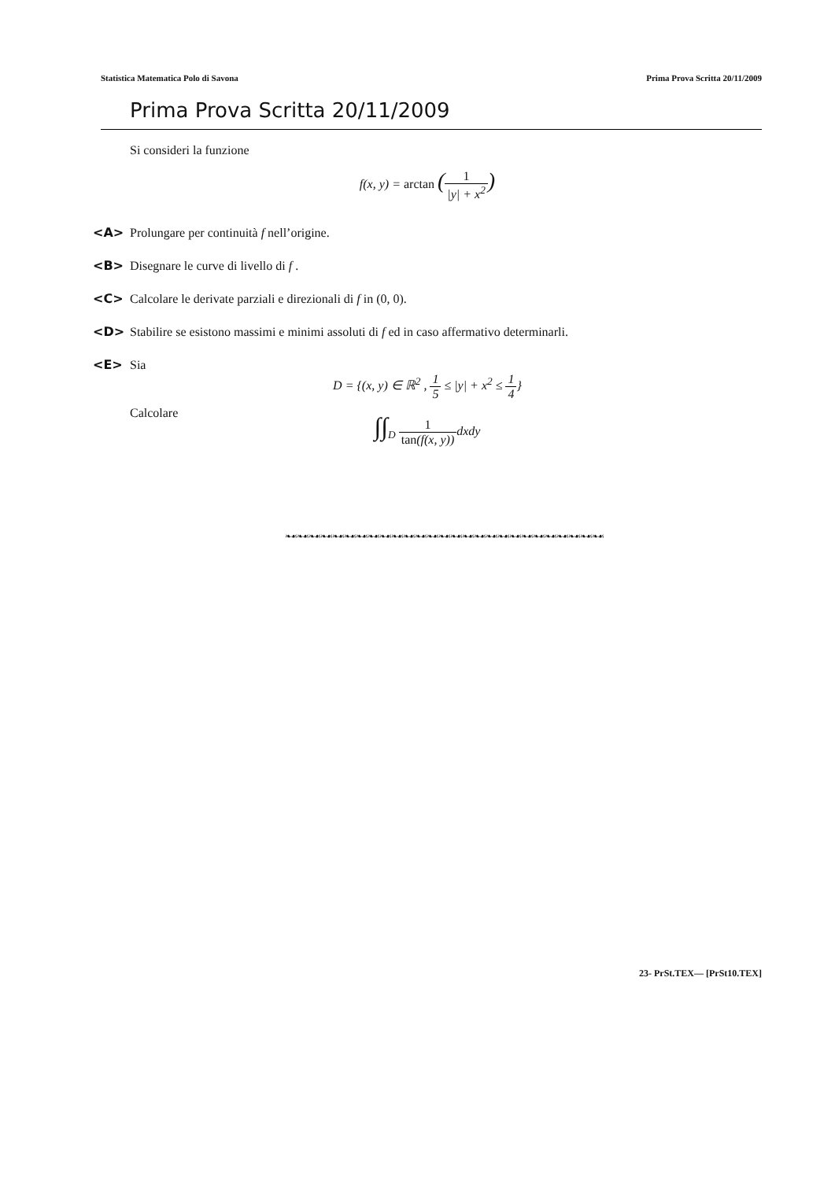Statistica Matematica Polo di Savona Prima Prova Scritta 20/11/2009
Prima Prova Scritta 20/11/2009
Si consideri la funzione
f(x, y) = arctan (1 |y| + x<sup>2</sup>)
<A> Prolungare per continuità f nell’origine.
<B> Disegnare le curve di livello di f .
<C> Calcolare le derivate parziali e direzionali di f in (0, 0).
<D> Stabilire se esistono massimi e minimi assoluti di f ed in caso affermativo determinarli.
<E> Sia
D = {(x, y) ∈ ℝ<sup>2</sup> , 1 5 ≤ |y| + x<sup>2</sup> ≤ 1 4}
Calcolare
∫∫<sub>D</sub> 1 tan(f(x, y)) dxdy
❧☙❧☙❧☙❧☙❧☙❧☙❧☙❧☙❧☙❧☙❧☙❧☙❧☙❧☙❧☙❧☙❧☙❧☙❧☙❧☙❧☙❧☙❧☙❧☙❧☙❧☙❧☙
23- PrSt.TEX— [PrSt10.TEX]